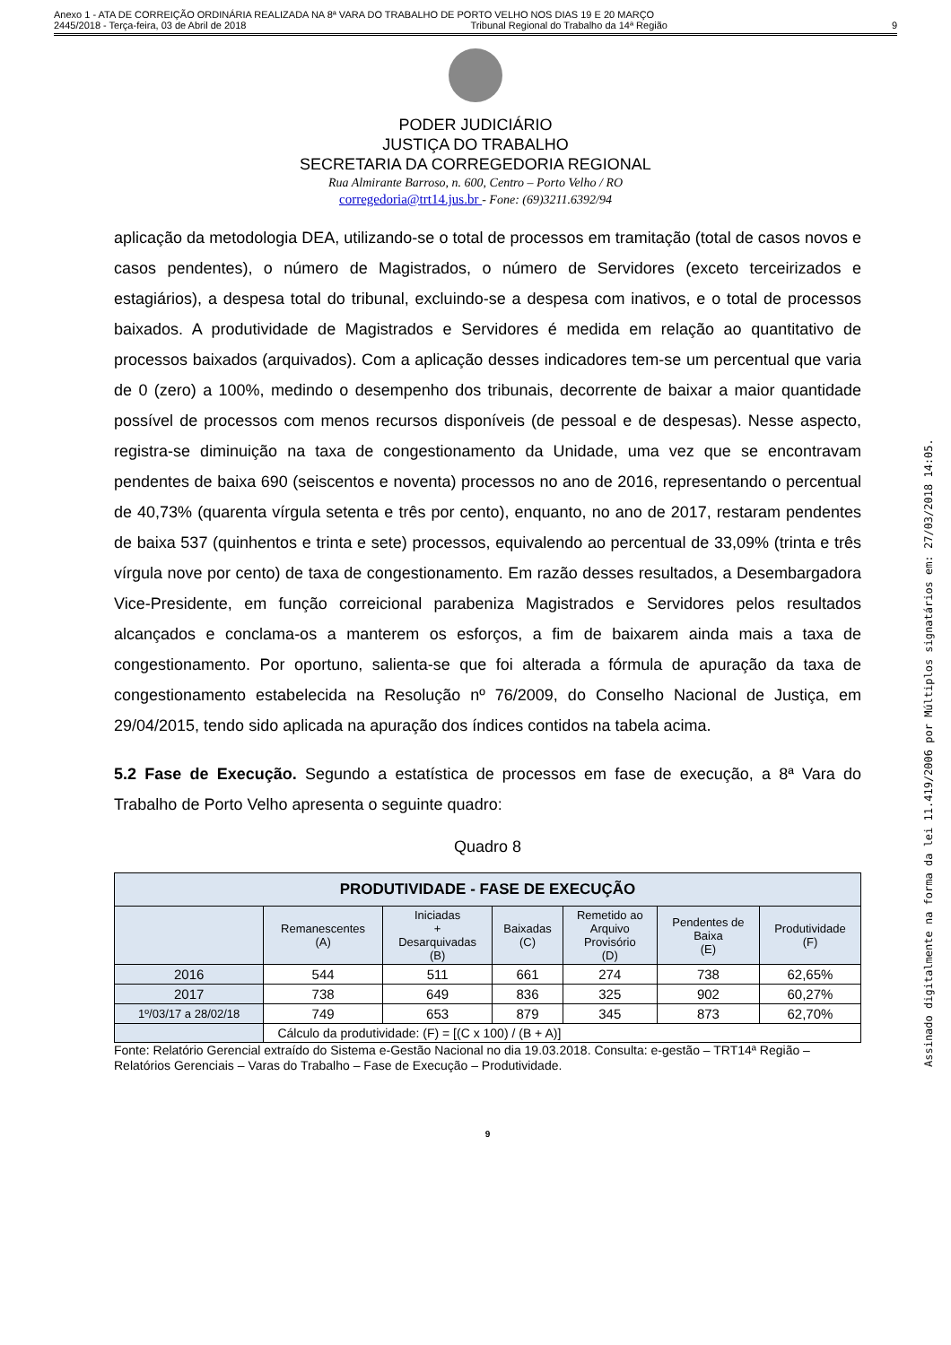Anexo 1 - ATA DE CORREIÇÃO ORDINÁRIA REALIZADA NA 8ª VARA DO TRABALHO DE PORTO VELHO NOS DIAS 19 E 20 MARÇO
2445/2018 - Terça-feira, 03 de Abril de 2018 Tribunal Regional do Trabalho da 14ª Região 9
PODER JUDICIÁRIO
JUSTIÇA DO TRABALHO
SECRETARIA DA CORREGEDORIA REGIONAL
Rua Almirante Barroso, n. 600, Centro – Porto Velho / RO
corregedoria@trt14.jus.br - Fone: (69)3211.6392/94
aplicação da metodologia DEA, utilizando-se o total de processos em tramitação (total de casos novos e casos pendentes), o número de Magistrados, o número de Servidores (exceto terceirizados e estagiários), a despesa total do tribunal, excluindo-se a despesa com inativos, e o total de processos baixados. A produtividade de Magistrados e Servidores é medida em relação ao quantitativo de processos baixados (arquivados). Com a aplicação desses indicadores tem-se um percentual que varia de 0 (zero) a 100%, medindo o desempenho dos tribunais, decorrente de baixar a maior quantidade possível de processos com menos recursos disponíveis (de pessoal e de despesas). Nesse aspecto, registra-se diminuição na taxa de congestionamento da Unidade, uma vez que se encontravam pendentes de baixa 690 (seiscentos e noventa) processos no ano de 2016, representando o percentual de 40,73% (quarenta vírgula setenta e três por cento), enquanto, no ano de 2017, restaram pendentes de baixa 537 (quinhentos e trinta e sete) processos, equivalendo ao percentual de 33,09% (trinta e três vírgula nove por cento) de taxa de congestionamento. Em razão desses resultados, a Desembargadora Vice-Presidente, em função correicional parabeniza Magistrados e Servidores pelos resultados alcançados e conclama-os a manterem os esforços, a fim de baixarem ainda mais a taxa de congestionamento. Por oportuno, salienta-se que foi alterada a fórmula de apuração da taxa de congestionamento estabelecida na Resolução nº 76/2009, do Conselho Nacional de Justiça, em 29/04/2015, tendo sido aplicada na apuração dos índices contidos na tabela acima.
5.2 Fase de Execução. Segundo a estatística de processos em fase de execução, a 8ª Vara do Trabalho de Porto Velho apresenta o seguinte quadro:
Quadro 8
| PRODUTIVIDADE - FASE DE EXECUÇÃO | | | | | | |
| --- | --- | --- | --- | --- | --- | --- |
| | Remanescentes (A) | Iniciadas + Desarquivadas (B) | Baixadas (C) | Remetido ao Arquivo Provisório (D) | Pendentes de Baixa (E) | Produtividade (F) |
| 2016 | 544 | 511 | 661 | 274 | 738 | 62,65% |
| 2017 | 738 | 649 | 836 | 325 | 902 | 60,27% |
| 1º/03/17 a 28/02/18 | 749 | 653 | 879 | 345 | 873 | 62,70% |
| | Cálculo da produtividade: (F) = [(C x 100) / (B + A)] | | | | | |
Fonte: Relatório Gerencial extraído do Sistema e-Gestão Nacional no dia 19.03.2018. Consulta: e-gestão – TRT14ª Região – Relatórios Gerenciais – Varas do Trabalho – Fase de Execução – Produtividade.
9
Assinado digitalmente na forma da lei 11.419/2006 por Múltiplos signatários em: 27/03/2018 14:05.